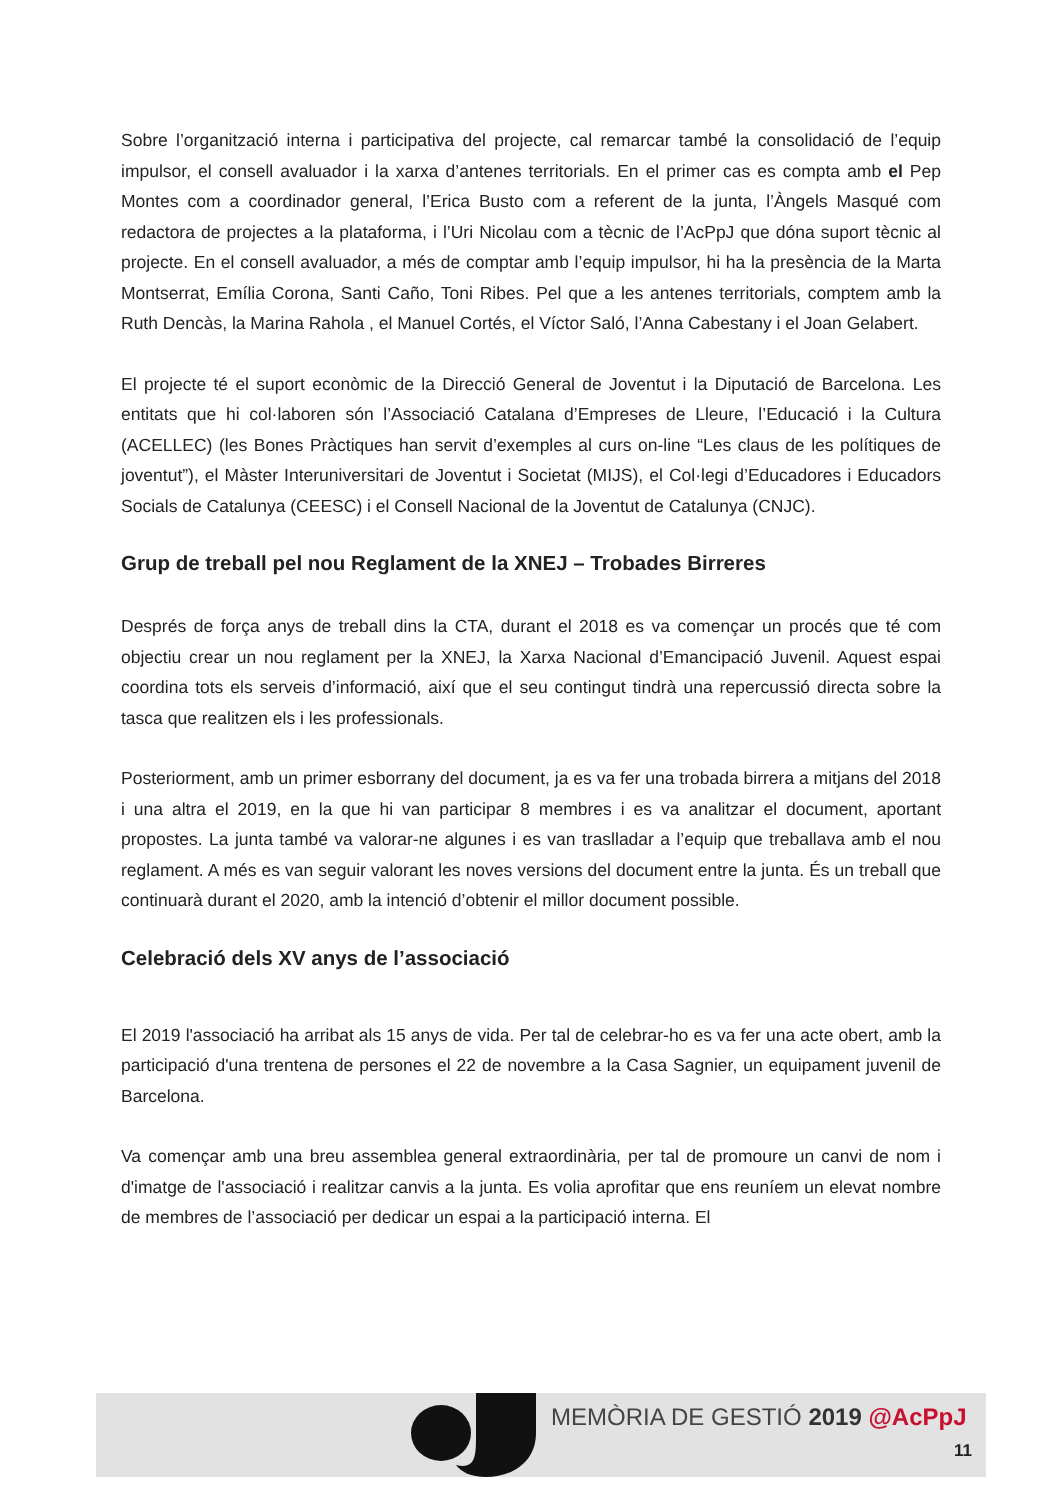Sobre l’organització interna i participativa del projecte, cal remarcar també la consolidació de l’equip impulsor, el consell avaluador i la xarxa d’antenes territorials. En el primer cas es compta amb el Pep Montes com a coordinador general, l’Erica Busto com a referent de la junta, l’Àngels Masqué com redactora de projectes a la plataforma, i l’Uri Nicolau com a tècnic de l’AcPpJ que dóna suport tècnic al projecte. En el consell avaluador, a més de comptar amb l’equip impulsor, hi ha la presència de la Marta Montserrat, Emília Corona, Santi Caño, Toni Ribes. Pel que a les antenes territorials, comptem amb la Ruth Dencàs, la Marina Rahola , el Manuel Cortés, el Víctor Saló, l’Anna Cabestany i el Joan Gelabert.
El projecte té el suport econòmic de la Direcció General de Joventut i la Diputació de Barcelona. Les entitats que hi col·laboren són l’Associació Catalana d’Empreses de Lleure, l’Educació i la Cultura (ACELLEC) (les Bones Pràctiques han servit d’exemples al curs on-line “Les claus de les polítiques de joventut”), el Màster Interuniversitari de Joventut i Societat (MIJS), el Col·legi d’Educadores i Educadors Socials de Catalunya (CEESC) i el Consell Nacional de la Joventut de Catalunya (CNJC).
Grup de treball pel nou Reglament de la XNEJ – Trobades Birreres
Després de força anys de treball dins la CTA, durant el 2018 es va començar un procés que té com objectiu crear un nou reglament per la XNEJ, la Xarxa Nacional d’Emancipació Juvenil. Aquest espai coordina tots els serveis d’informació, així que el seu contingut tindrà una repercussió directa sobre la tasca que realitzen els i les professionals.
Posteriorment, amb un primer esborrany del document, ja es va fer una trobada birrera a mitjans del 2018 i una altra el 2019, en la que hi van participar 8 membres i es va analitzar el document, aportant propostes. La junta també va valorar-ne algunes i es van traslladar a l’equip que treballava amb el nou reglament. A més es van seguir valorant les noves versions del document entre la junta. És un treball que continuarà durant el 2020, amb la intenció d’obtenir el millor document possible.
Celebració dels XV anys de l’associació
El 2019 l'associació ha arribat als 15 anys de vida. Per tal de celebrar-ho es va fer una acte obert, amb la participació d'una trentena de persones el 22 de novembre a la Casa Sagnier, un equipament juvenil de Barcelona.
Va començar amb una breu assemblea general extraordinària, per tal de promoure un canvi de nom i d'imatge de l'associació i realitzar canvis a la junta. Es volia aprofitar que ens reuníem un elevat nombre de membres de l’associació per dedicar un espai a la participació interna. El
MEMÒRIA DE GESTIÓ 2019 @AcPpJ
11